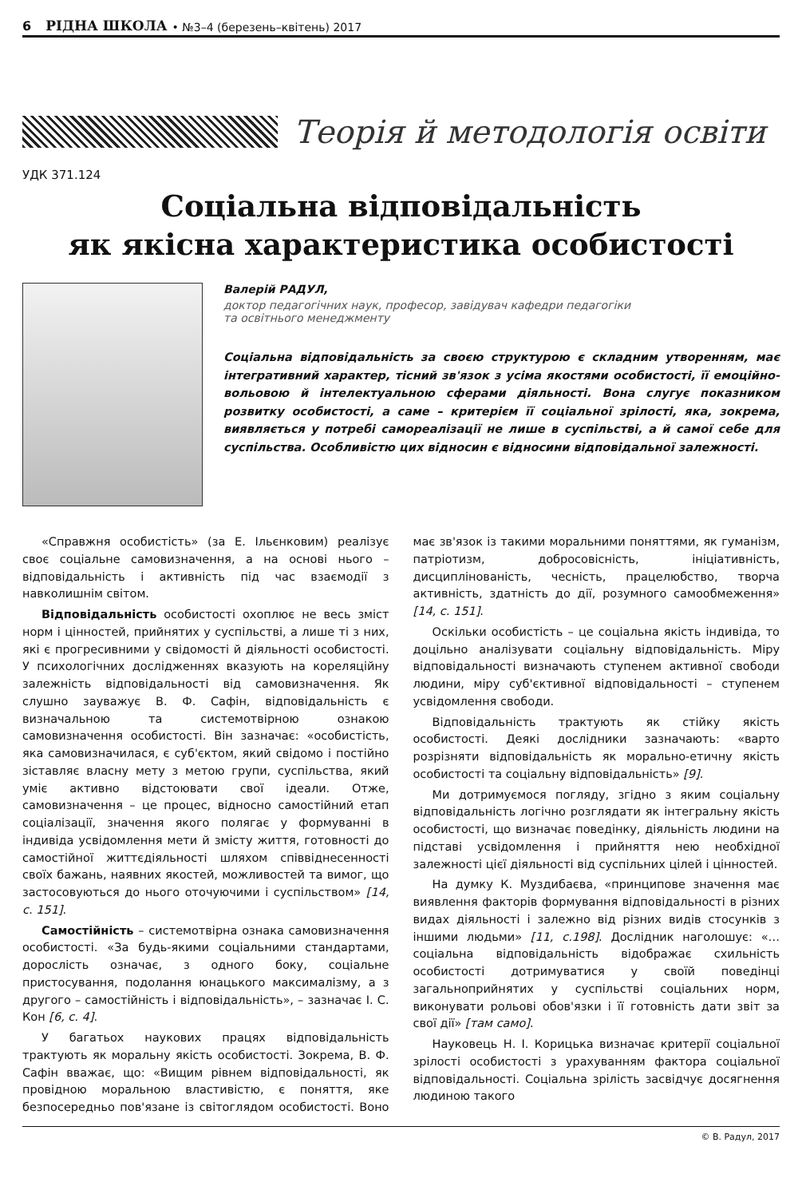6 РІДНА ШКОЛА • №3–4 (березень–квітень) 2017
Теорія й методологія освіти
УДК 371.124
Соціальна відповідальність
як якісна характеристика особистості
Валерій РАДУЛ,
доктор педагогічних наук, професор, завідувач кафедри педагогіки
та освітнього менеджменту
Соціальна відповідальність за своєю структурою є складним утворенням, має інтегративний характер, тісний зв'язок з усіма якостями особистості, її емоційно-вольовою й інтелектуальною сферами діяльності. Вона слугує показником розвитку особистості, а саме – критерієм її соціальної зрілості, яка, зокрема, виявляється у потребі самореалізації не лише в суспільстві, а й самої себе для суспільства. Особливістю цих відносин є відносини відповідальної залежності.
«Справжня особистість» (за Е. Ільєнковим) реалізує своє соціальне самовизначення, а на основі нього – відповідальність і активність під час взаємодії з навколишнім світом.
Відповідальність особистості охоплює не весь зміст норм і цінностей, прийнятих у суспільстві, а лише ті з них, які є прогресивними у свідомості й діяльності особистості. У психологічних дослідженнях вказують на кореляційну залежність відповідальності від самовизначення. Як слушно зауважує В. Ф. Сафін, відповідальність є визначальною та системотвірною ознакою самовизначення особистості. Він зазначає: «особистість, яка самовизначилася, є суб'єктом, який свідомо і постійно зіставляє власну мету з метою групи, суспільства, який уміє активно відстоювати свої ідеали. Отже, самовизначення – це процес, відносно самостійний етап соціалізації, значення якого полягає у формуванні в індивіда усвідомлення мети й змісту життя, готовності до самостійної життєдіяльності шляхом співвіднесенності своїх бажань, наявних якостей, можливостей та вимог, що застосовуються до нього оточуючими і суспільством» [14, с. 151].
Самостійність – системотвірна ознака самовизначення особистості. «За будь-якими соціальними стандартами, дорослість означає, з одного боку, соціальне пристосування, подолання юнацького максималізму, а з другого – самостійність і відповідальність», – зазначає І. С. Кон [6, с. 4].
У багатьох наукових працях відповідальність трактують як моральну якість особистості. Зокрема, В. Ф. Сафін вважає, що: «Вищим рівнем відповідальності, як провідною моральною властивістю, є поняття, яке безпосередньо пов'язане із світоглядом особистості. Воно має зв'язок із такими моральними поняттями, як гуманізм, патріотизм, добросовісність, ініціативність, дисциплінованість, чесність, працелюбство, творча активність, здатність до дії, розумного самообмеження» [14, с. 151].
Оскільки особистість – це соціальна якість індивіда, то доцільно аналізувати соціальну відповідальність. Міру відповідальності визначають ступенем активної свободи людини, міру суб'єктивної відповідальності – ступенем усвідомлення свободи.
Відповідальність трактують як стійку якість особистості. Деякі дослідники зазначають: «варто розрізняти відповідальність як морально-етичну якість особистості та соціальну відповідальність» [9].
Ми дотримуємося погляду, згідно з яким соціальну відповідальність логічно розглядати як інтегральну якість особистості, що визначає поведінку, діяльність людини на підставі усвідомлення і прийняття нею необхідної залежності цієї діяльності від суспільних цілей і цінностей.
На думку К. Муздибаєва, «принципове значення має виявлення факторів формування відповідальності в різних видах діяльності і залежно від різних видів стосунків з іншими людьми» [11, с.198]. Дослідник наголошує: «…соціальна відповідальність відображає схильність особистості дотримуватися у своїй поведінці загальноприйнятих у суспільстві соціальних норм, виконувати рольові обов'язки і її готовність дати звіт за свої дії» [там само].
Науковець Н. І. Корицька визначає критерії соціальної зрілості особистості з урахуванням фактора соціальної відповідальності. Соціальна зрілість засвідчує досягнення людиною такого
© В. Радул, 2017